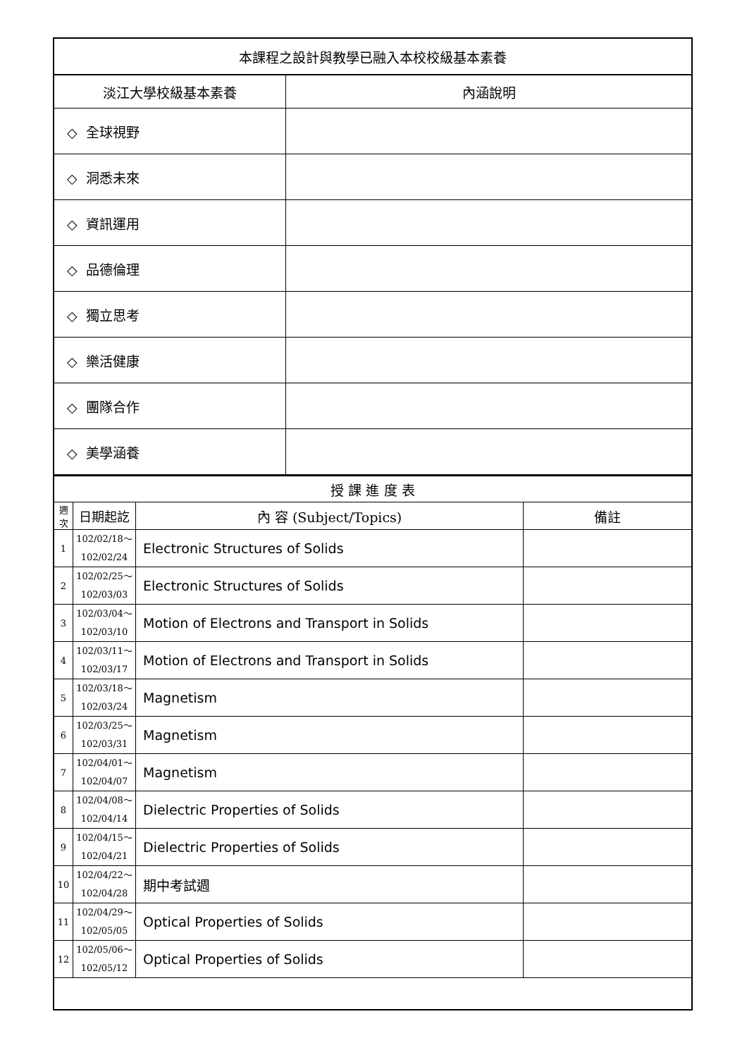| 本課程之設計與教學已融入本校校級基本素養 | |
| --- | --- |
| 淡江大學校級基本素養 | 內涵說明 |
| ◇ 全球視野 | |
| ◇ 洞悉未來 | |
| ◇ 資訊運用 | |
| ◇ 品德倫理 | |
| ◇ 獨立思考 | |
| ◇ 樂活健康 | |
| ◇ 團隊合作 | |
| ◇ 美學涵養 | |
| 授 課 進 度 表 | | | |
| --- | --- | --- | --- |
| 週 次 | 日期起訖 | 內 容 (Subject/Topics) | 備註 |
| 1 | 102/02/18～ 102/02/24 | Electronic Structures of Solids | |
| 2 | 102/02/25～ 102/03/03 | Electronic Structures of Solids | |
| 3 | 102/03/04～ 102/03/10 | Motion of Electrons and Transport in Solids | |
| 4 | 102/03/11～ 102/03/17 | Motion of Electrons and Transport in Solids | |
| 5 | 102/03/18～ 102/03/24 | Magnetism | |
| 6 | 102/03/25～ 102/03/31 | Magnetism | |
| 7 | 102/04/01～ 102/04/07 | Magnetism | |
| 8 | 102/04/08～ 102/04/14 | Dielectric Properties of Solids | |
| 9 | 102/04/15～ 102/04/21 | Dielectric Properties of Solids | |
| 10 | 102/04/22～ 102/04/28 | 期中考試週 | |
| 11 | 102/04/29～ 102/05/05 | Optical Properties of Solids | |
| 12 | 102/05/06～ 102/05/12 | Optical Properties of Solids | |